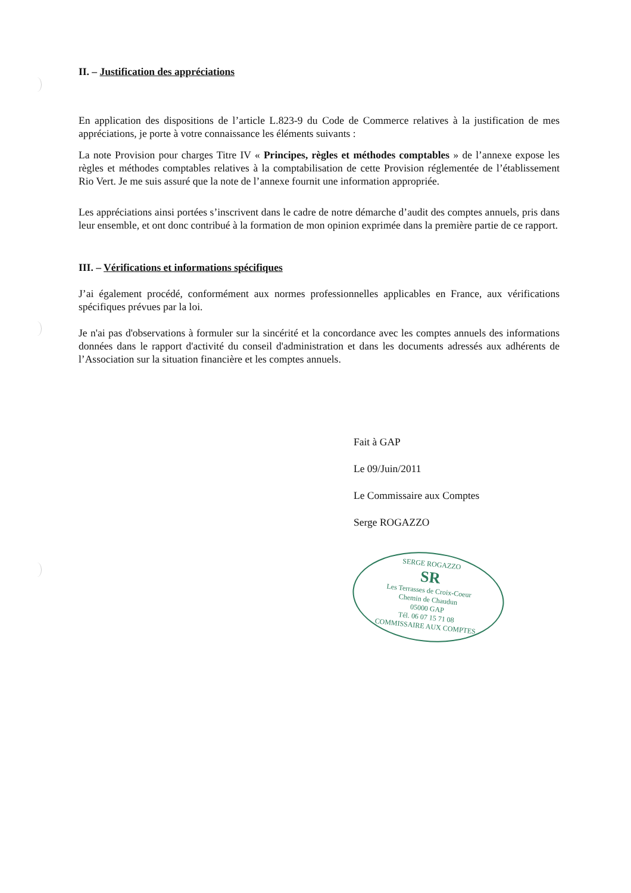II. – Justification des appréciations
En application des dispositions de l’article L.823-9 du Code de Commerce relatives à la justification de mes appréciations, je porte à votre connaissance les éléments suivants :
La note Provision pour charges Titre IV « Principes, règles et méthodes comptables » de l’annexe expose les règles et méthodes comptables relatives à la comptabilisation de cette Provision réglementée de l’établissement Rio Vert. Je me suis assuré que la note de l’annexe fournit une information appropriée.
Les appréciations ainsi portées s’inscrivent dans le cadre de notre démarche d’audit des comptes annuels, pris dans leur ensemble, et ont donc contribué à la formation de mon opinion exprimée dans la première partie de ce rapport.
III. – Vérifications et informations spécifiques
J’ai également procédé, conformément aux normes professionnelles applicables en France, aux vérifications spécifiques prévues par la loi.
Je n'ai pas d'observations à formuler sur la sincérité et la concordance avec les comptes annuels des informations données dans le rapport d'activité du conseil d'administration et dans les documents adressés aux adhérents de l’Association sur la situation financière et les comptes annuels.
Fait à GAP
Le 09/Juin/2011
Le Commissaire aux Comptes
Serge ROGAZZO
SERGE ROGAZZO
SR
Les Terrasses de Croix-Coeur
Chemin de Chaudun
05000 GAP
Tél. 06 07 15 71 08
COMMISSAIRE AUX COMPTES